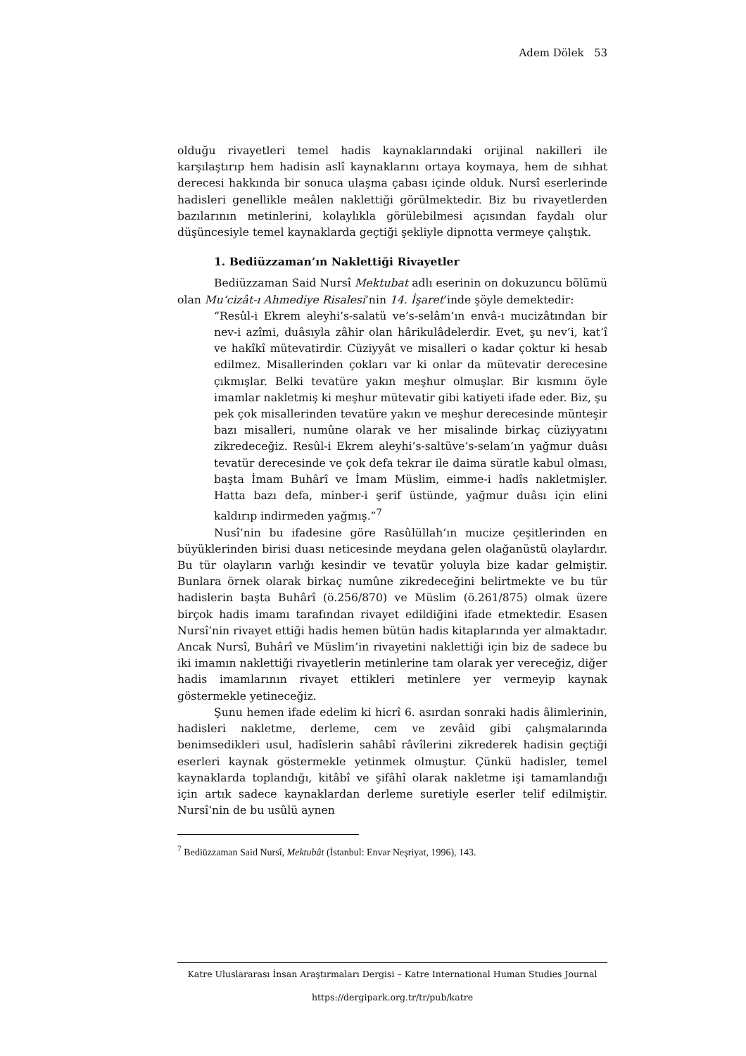Adem Dölek 53
olduğu rivayetleri temel hadis kaynaklarındaki orijinal nakilleri ile karşılaştırıp hem hadisin aslî kaynaklarını ortaya koymaya, hem de sıhhat derecesi hakkında bir sonuca ulaşma çabası içinde olduk. Nursî eserlerinde hadisleri genellikle meâlen naklettiği görülmektedir. Biz bu rivayetlerden bazılarının metinlerini, kolaylıkla görülebilmesi açısından faydalı olur düşüncesiyle temel kaynaklarda geçtiği şekliyle dipnotta vermeye çalıştık.
1. Bediüzzaman’ın Naklettiği Rivayetler
Bediüzzaman Said Nursî Mektubat adlı eserinin on dokuzuncu bölümü olan Mu‘cizât-ı Ahmediye Risalesi’nin 14. İşaret’inde şöyle demektedir:
“Resûl-i Ekrem aleyhi’s-salatü ve’s-selâm’ın envâ-ı mucizâtından bir nev-i azîmi, duâsıyla zâhir olan hârikulâdelerdir. Evet, şu nev’i, kat‘î ve hakîkî mütevatirdir. Cüziyyât ve misalleri o kadar çoktur ki hesab edilmez. Misallerinden çokları var ki onlar da mütevatir derecesine çıkmışlar. Belki tevatüre yakın meşhur olmuşlar. Bir kısmını öyle imamlar nakletmiş ki meşhur mütevatir gibi katiyeti ifade eder. Biz, şu pek çok misallerinden tevatüre yakın ve meşhur derecesinde münteşir bazı misalleri, numûne olarak ve her misalinde birkaç cüziyyatını zikredeceğiz. Resûl-i Ekrem aleyhi’s-saltüve’s-selam’ın yağmur duâsı tevatür derecesinde ve çok defa tekrar ile daima süratle kabul olması, başta İmam Buhârî ve İmam Müslim, eimme-i hadîs nakletmişler. Hatta bazı defa, minber-i şerif üstünde, yağmur duâsı için elini kaldırıp indirmeden yağmış.”<sup>7</sup>
Nusî’nin bu ifadesine göre Rasûlüllah’ın mucize çeşitlerinden en büyüklerinden birisi duası neticesinde meydana gelen olağanüstü olaylardır. Bu tür olayların varlığı kesindir ve tevatür yoluyla bize kadar gelmiştir. Bunlara örnek olarak birkaç numûne zikredeceğini belirtmekte ve bu tür hadislerin başta Buhârî (ö.256/870) ve Müslim (ö.261/875) olmak üzere birçok hadis imamı tarafından rivayet edildiğini ifade etmektedir. Esasen Nursî’nin rivayet ettiği hadis hemen bütün hadis kitaplarında yer almaktadır. Ancak Nursî, Buhârî ve Müslim’in rivayetini naklettiği için biz de sadece bu iki imamın naklettiği rivayetlerin metinlerine tam olarak yer vereceğiz, diğer hadis imamlarının rivayet ettikleri metinlere yer vermeyip kaynak göstermekle yetineceğiz.
Şunu hemen ifade edelim ki hicrî 6. asırdan sonraki hadis âlimlerinin, hadisleri nakletme, derleme, cem ve zevâid gibi çalışmalarında benimsedikleri usul, hadîslerin sahâbî râvîlerini zikrederek hadisin geçtiği eserleri kaynak göstermekle yetinmek olmuştur. Çünkü hadisler, temel kaynaklarda toplandığı, kitâbî ve şifâhî olarak nakletme işi tamamlandığı için artık sadece kaynaklardan derleme suretiyle eserler telif edilmiştir. Nursî’nin de bu usûlü aynen
<sup>7</sup> Bediüzzaman Said Nursî, Mektubât (İstanbul: Envar Neşriyat, 1996), 143.
Katre Uluslararası İnsan Araştırmaları Dergisi – Katre International Human Studies Journal
https://dergipark.org.tr/tr/pub/katre